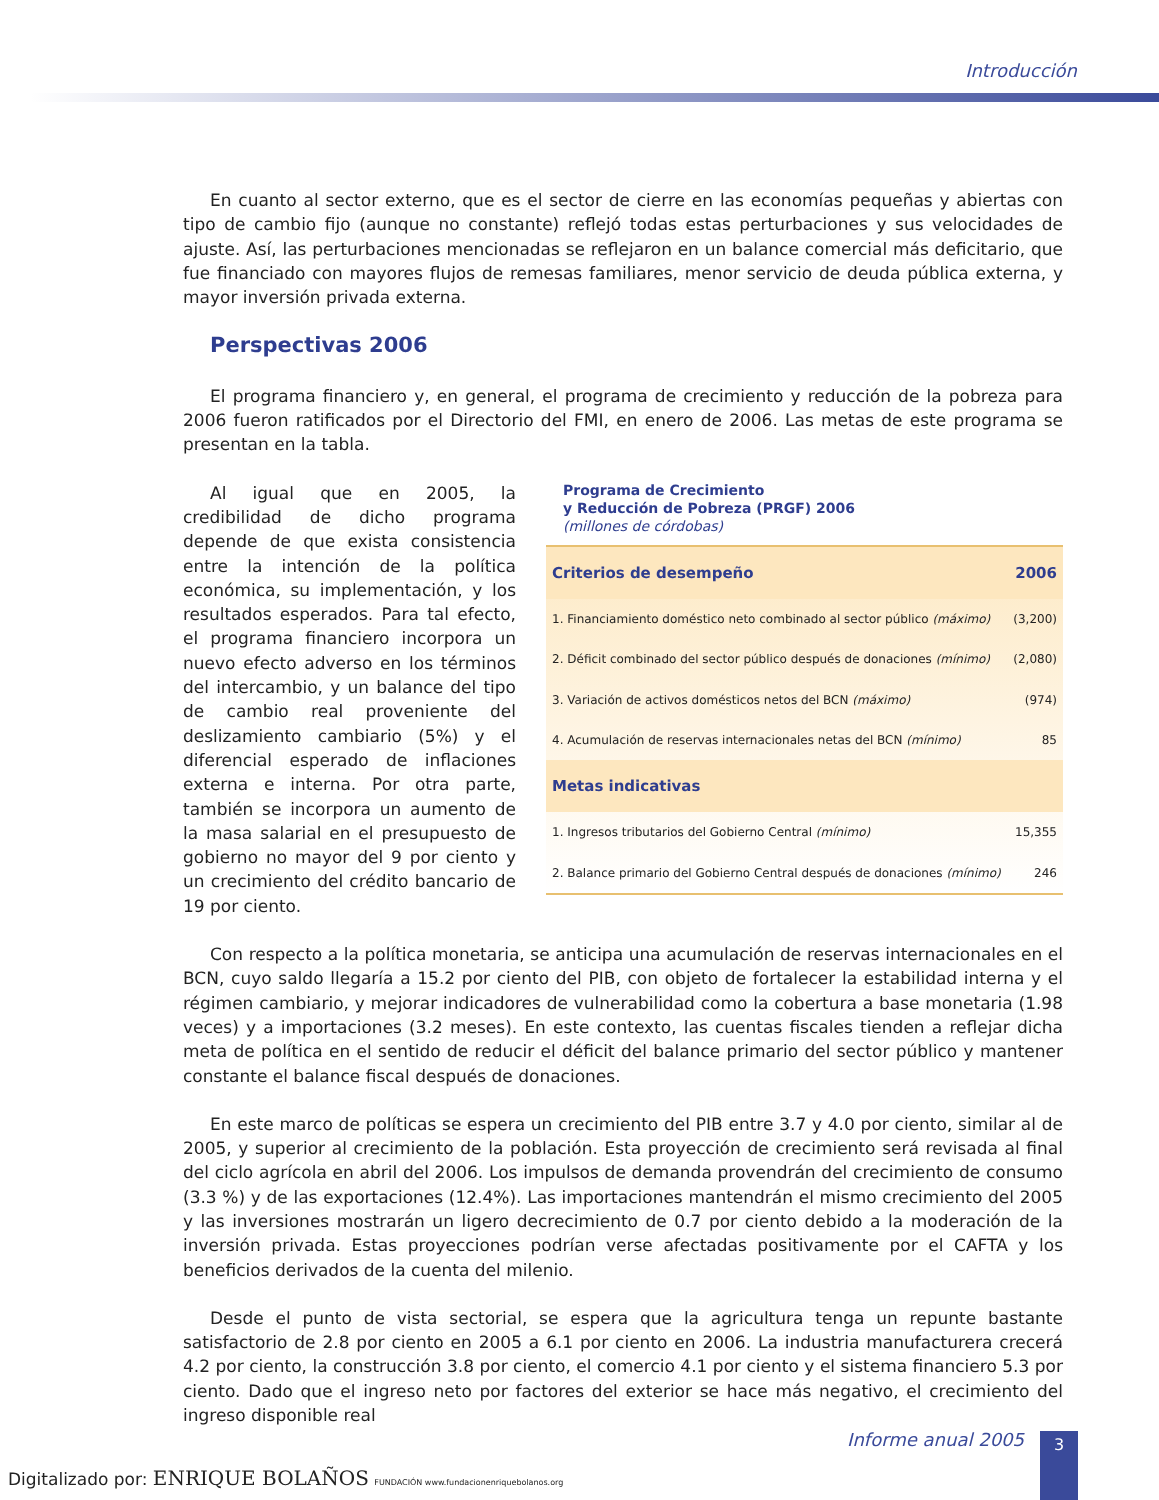Introducción
En cuanto al sector externo, que es el sector de cierre en las economías pequeñas y abiertas con tipo de cambio fijo (aunque no constante) reflejó todas estas perturbaciones y sus velocidades de ajuste. Así, las perturbaciones mencionadas se reflejaron en un balance comercial más deficitario, que fue financiado con mayores flujos de remesas familiares, menor servicio de deuda pública externa, y mayor inversión privada externa.
Perspectivas 2006
El programa financiero y, en general, el programa de crecimiento y reducción de la pobreza para 2006 fueron ratificados por el Directorio del FMI, en enero de 2006. Las metas de este programa se presentan en la tabla.
Al igual que en 2005, la credibilidad de dicho programa depende de que exista consistencia entre la intención de la política económica, su implementación, y los resultados esperados. Para tal efecto, el programa financiero incorpora un nuevo efecto adverso en los términos del intercambio, y un balance del tipo de cambio real proveniente del deslizamiento cambiario (5%) y el diferencial esperado de inflaciones externa e interna. Por otra parte, también se incorpora un aumento de la masa salarial en el presupuesto de gobierno no mayor del 9 por ciento y un crecimiento del crédito bancario de 19 por ciento.
Programa de Crecimiento
y Reducción de Pobreza (PRGF) 2006
(millones de córdobas)
| Criterios de desempeño | 2006 |
| --- | --- |
| 1. Financiamiento doméstico neto combinado al sector público (máximo) | (3,200) |
| 2. Déficit combinado del sector público después de donaciones (mínimo) | (2,080) |
| 3. Variación de activos domésticos netos del BCN (máximo) | (974) |
| 4. Acumulación de reservas internacionales netas del BCN (mínimo) | 85 |
| Metas indicativas | |
| 1. Ingresos tributarios del Gobierno Central (mínimo) | 15,355 |
| 2. Balance primario del Gobierno Central después de donaciones (mínimo) | 246 |
Con respecto a la política monetaria, se anticipa una acumulación de reservas internacionales en el BCN, cuyo saldo llegaría a 15.2 por ciento del PIB, con objeto de fortalecer la estabilidad interna y el régimen cambiario, y mejorar indicadores de vulnerabilidad como la cobertura a base monetaria (1.98 veces) y a importaciones (3.2 meses). En este contexto, las cuentas fiscales tienden a reflejar dicha meta de política en el sentido de reducir el déficit del balance primario del sector público y mantener constante el balance fiscal después de donaciones.
En este marco de políticas se espera un crecimiento del PIB entre 3.7 y 4.0 por ciento, similar al de 2005, y superior al crecimiento de la población. Esta proyección de crecimiento será revisada al final del ciclo agrícola en abril del 2006. Los impulsos de demanda provendrán del crecimiento de consumo (3.3 %) y de las exportaciones (12.4%). Las importaciones mantendrán el mismo crecimiento del 2005 y las inversiones mostrarán un ligero decrecimiento de 0.7 por ciento debido a la moderación de la inversión privada. Estas proyecciones podrían verse afectadas positivamente por el CAFTA y los beneficios derivados de la cuenta del milenio.
Desde el punto de vista sectorial, se espera que la agricultura tenga un repunte bastante satisfactorio de 2.8 por ciento en 2005 a 6.1 por ciento en 2006. La industria manufacturera crecerá 4.2 por ciento, la construcción 3.8 por ciento, el comercio 4.1 por ciento y el sistema financiero 5.3 por ciento. Dado que el ingreso neto por factores del exterior se hace más negativo, el crecimiento del ingreso disponible real
Digitalizado por: ENRIQUE BOLAÑOS FUNDACIÓN www.fundacionenriquebolanos.org
Informe anual 2005
3